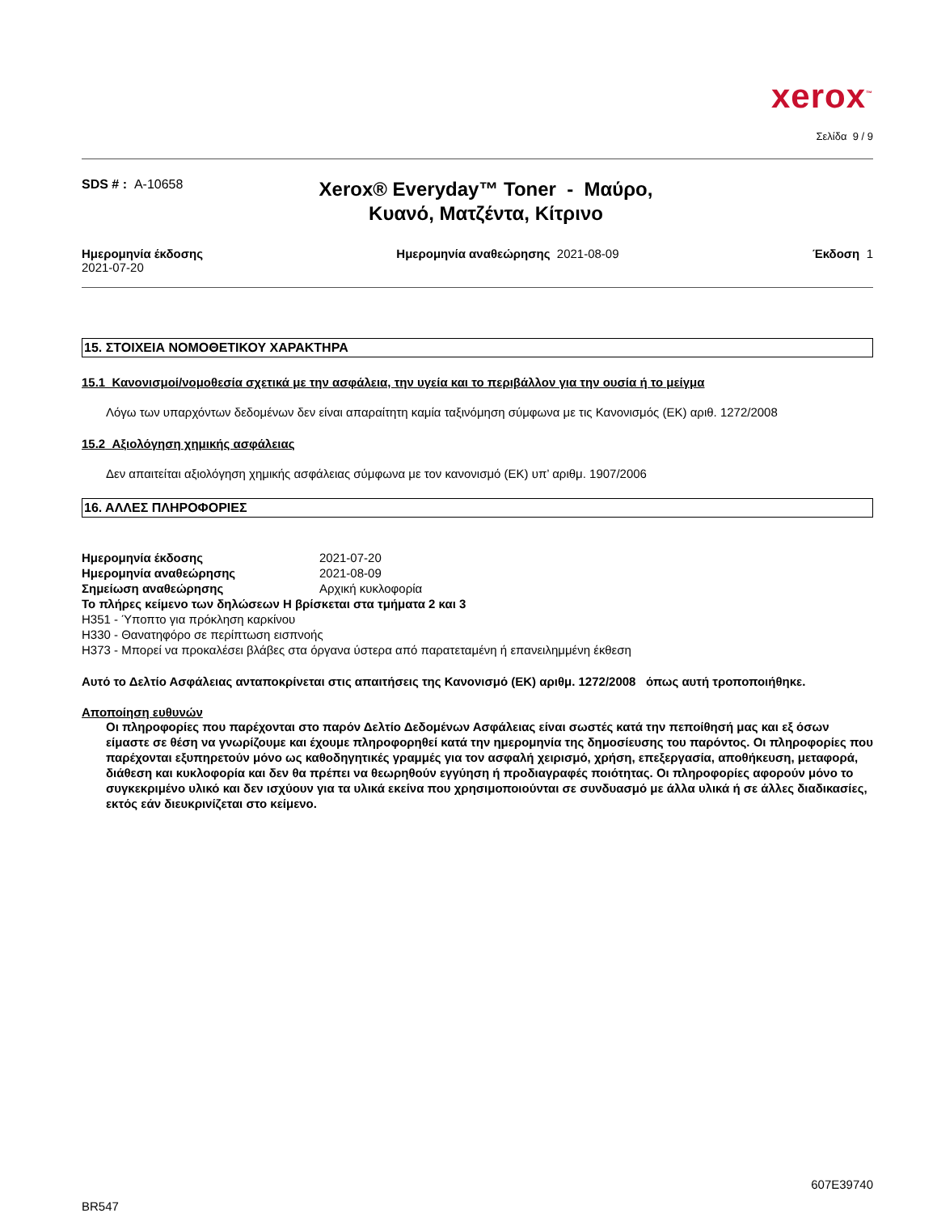xerox<sup>™</sup>
Σελίδα 9 / 9
SDS # : A-10658
Xerox® Everyday™ Toner - Μαύρο, Κυανό, Ματζέντα, Κίτρινο
Ημερομηνία έκδοσης
2021-07-20
Ημερομηνία αναθεώρησης 2021-08-09
Έκδοση 1
15. ΣΤΟΙΧΕΙΑ ΝΟΜΟΘΕΤΙΚΟΥ ΧΑΡΑΚΤΗΡΑ
15.1 Κανονισμοί/νομοθεσία σχετικά με την ασφάλεια, την υγεία και το περιβάλλον για την ουσία ή το μείγμα
Λόγω των υπαρχόντων δεδομένων δεν είναι απαραίτητη καμία ταξινόμηση σύμφωνα με τις Κανονισμός (ΕΚ) αριθ. 1272/2008
15.2 Αξιολόγηση χημικής ασφάλειας
Δεν απαιτείται αξιολόγηση χημικής ασφάλειας σύμφωνα με τον κανονισμό (ΕΚ) υπ’ αριθμ. 1907/2006
16. ΑΛΛΕΣ ΠΛΗΡΟΦΟΡΙΕΣ
Ημερομηνία έκδοσης 2021-07-20
Ημερομηνία αναθεώρησης 2021-08-09
Σημείωση αναθεώρησης Αρχική κυκλοφορία
Το πλήρες κείμενο των δηλώσεων H βρίσκεται στα τμήματα 2 και 3
H351 - Ύποπτο για πρόκληση καρκίνου
H330 - Θανατηφόρο σε περίπτωση εισπνοής
H373 - Μπορεί να προκαλέσει βλάβες στα όργανα ύστερα από παρατεταμένη ή επανειλημμένη έκθεση
Αυτό το Δελτίο Ασφάλειας ανταποκρίνεται στις απαιτήσεις της Κανονισμό (ΕΚ) αριθμ. 1272/2008 όπως αυτή τροποποιήθηκε.
Αποποίηση ευθυνών
Οι πληροφορίες που παρέχονται στο παρόν Δελτίο Δεδομένων Ασφάλειας είναι σωστές κατά την πεποίθησή μας και εξ όσων είμαστε σε θέση να γνωρίζουμε και έχουμε πληροφορηθεί κατά την ημερομηνία της δημοσίευσης του παρόντος. Οι πληροφορίες που παρέχονται εξυπηρετούν μόνο ως καθοδηγητικές γραμμές για τον ασφαλή χειρισμό, χρήση, επεξεργασία, αποθήκευση, μεταφορά, διάθεση και κυκλοφορία και δεν θα πρέπει να θεωρηθούν εγγύηση ή προδιαγραφές ποιότητας. Οι πληροφορίες αφορούν μόνο το συγκεκριμένο υλικό και δεν ισχύουν για τα υλικά εκείνα που χρησιμοποιούνται σε συνδυασμό με άλλα υλικά ή σε άλλες διαδικασίες, εκτός εάν διευκρινίζεται στο κείμενο.
607E39740
BR547